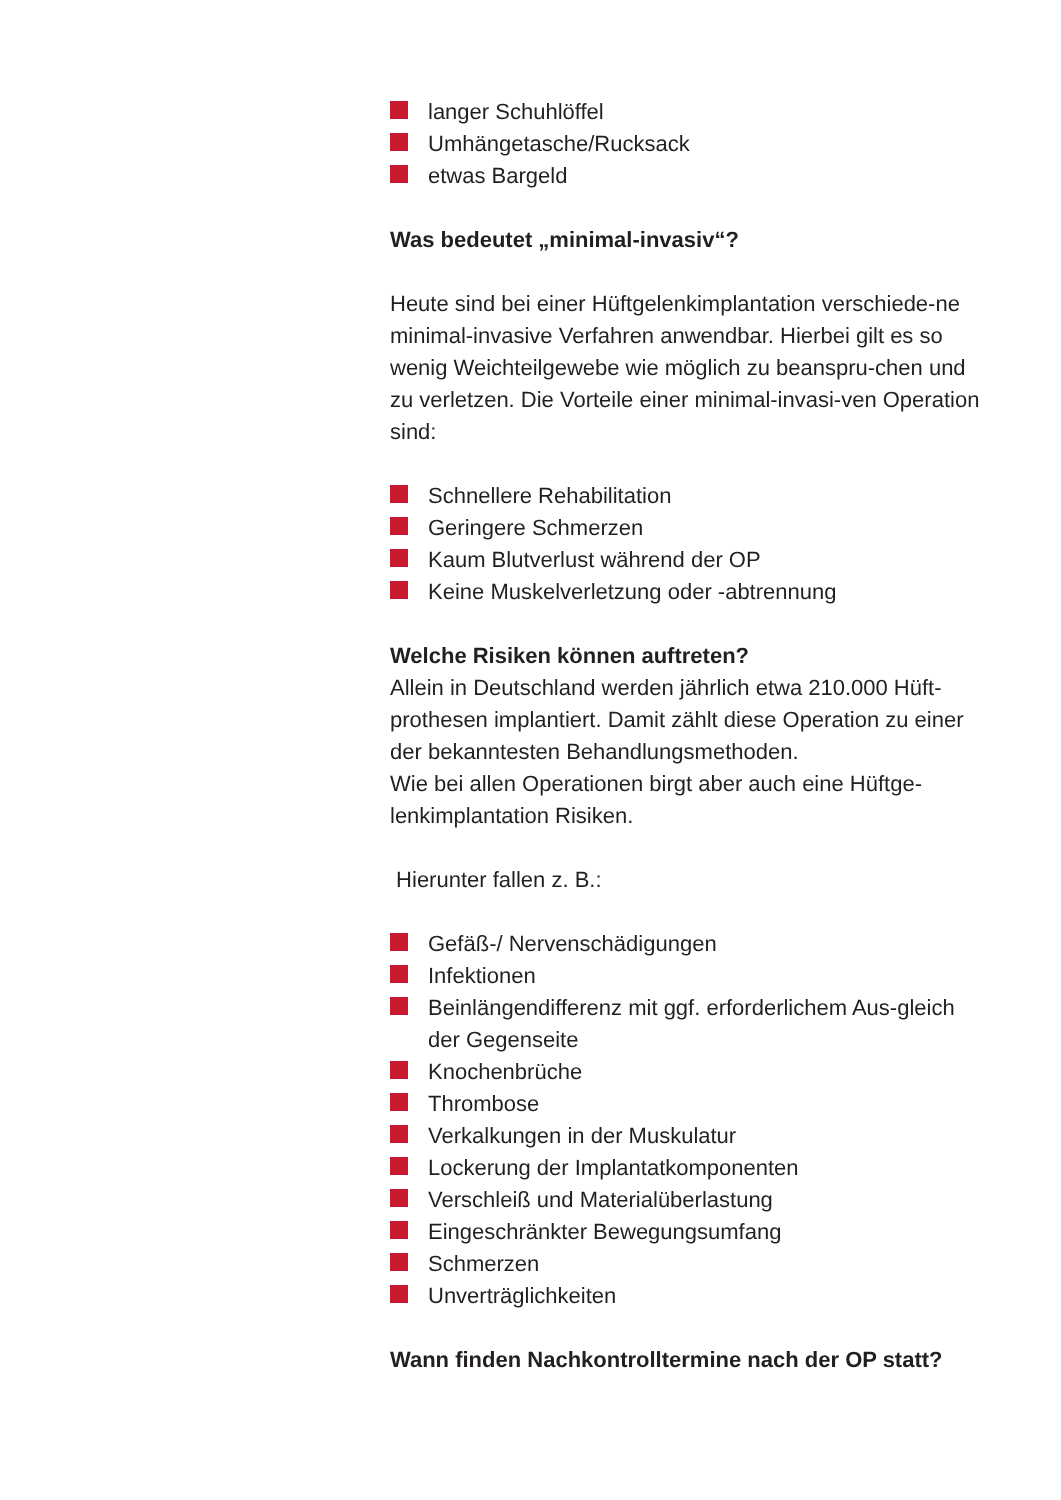langer Schuhlöffel
Umhängetasche/Rucksack
etwas Bargeld
Was bedeutet „minimal-invasiv“?
Heute sind bei einer Hüftgelenkimplantation verschiede-ne minimal-invasive Verfahren anwendbar. Hierbei gilt es so wenig Weichteilgewebe wie möglich zu beanspru-chen und zu verletzen. Die Vorteile einer minimal-invasi-ven Operation sind:
Schnellere Rehabilitation
Geringere Schmerzen
Kaum Blutverlust während der OP
Keine Muskelverletzung oder -abtrennung
Welche Risiken können auftreten?
Allein in Deutschland werden jährlich etwa 210.000 Hüft-prothesen implantiert. Damit zählt diese Operation zu einer der bekanntesten Behandlungsmethoden.
Wie bei allen Operationen birgt aber auch eine Hüftge-lenkimplantation Risiken.
Hierunter fallen z. B.:
Gefäß-/ Nervenschädigungen
Infektionen
Beinlängendifferenz mit ggf. erforderlichem Aus-gleich der Gegenseite
Knochenbrüche
Thrombose
Verkalkungen in der Muskulatur
Lockerung der Implantatkomponenten
Verschleiß und Materialüberlastung
Eingeschränkter Bewegungsumfang
Schmerzen
Unverträglichkeiten
Wann finden Nachkontrolltermine nach der OP statt?